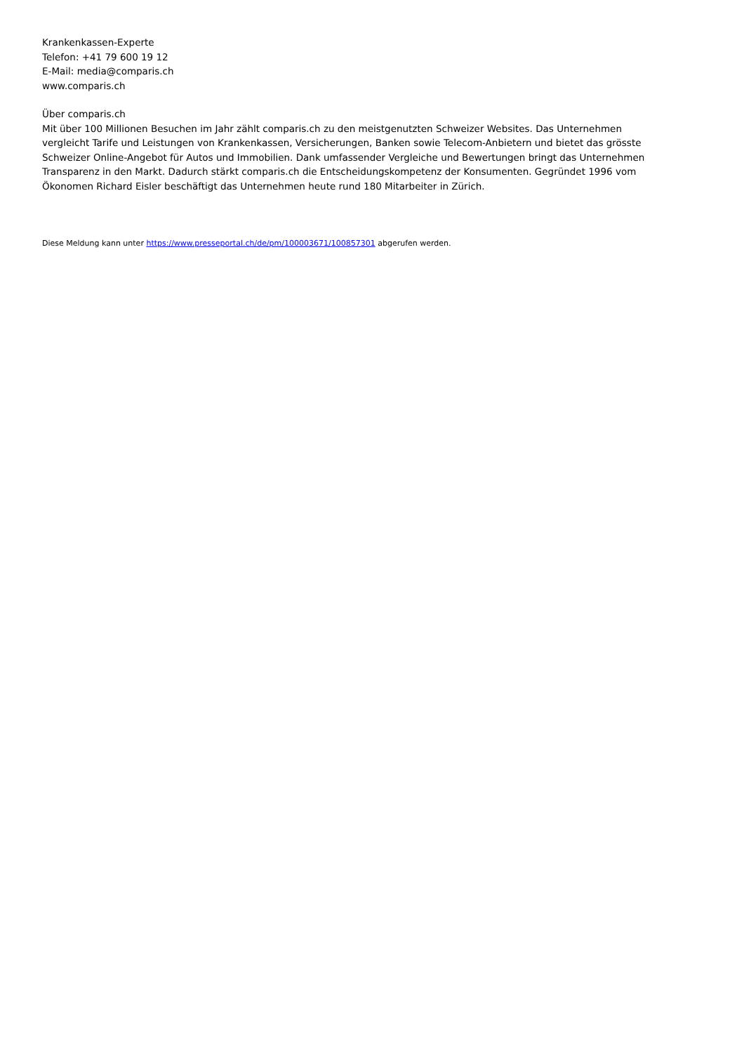Krankenkassen-Experte
Telefon: +41 79 600 19 12
E-Mail: media@comparis.ch
www.comparis.ch
Über comparis.ch
Mit über 100 Millionen Besuchen im Jahr zählt comparis.ch zu den meistgenutzten Schweizer Websites. Das Unternehmen vergleicht Tarife und Leistungen von Krankenkassen, Versicherungen, Banken sowie Telecom-Anbietern und bietet das grösste Schweizer Online-Angebot für Autos und Immobilien. Dank umfassender Vergleiche und Bewertungen bringt das Unternehmen Transparenz in den Markt. Dadurch stärkt comparis.ch die Entscheidungskompetenz der Konsumenten. Gegründet 1996 vom Ökonomen Richard Eisler beschäftigt das Unternehmen heute rund 180 Mitarbeiter in Zürich.
Diese Meldung kann unter https://www.presseportal.ch/de/pm/100003671/100857301 abgerufen werden.